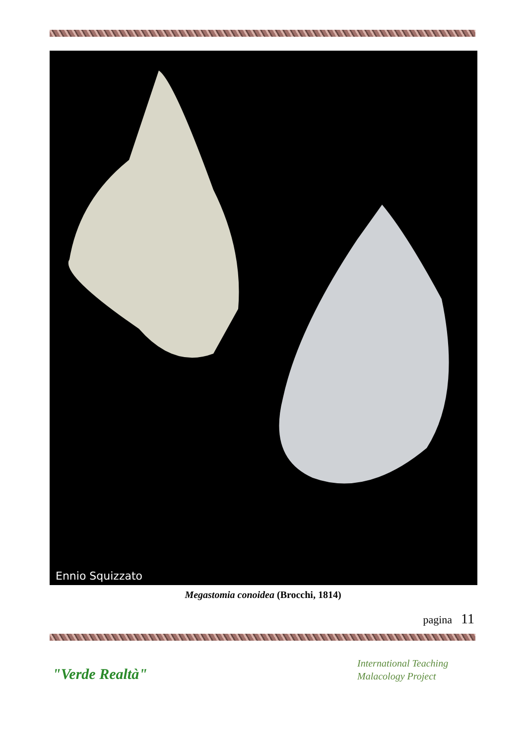Ennio Squizzato
Megastomia conoidea (Brocchi, 1814)
pagina 11
"Verde Realtà"
International Teaching
Malacology Project